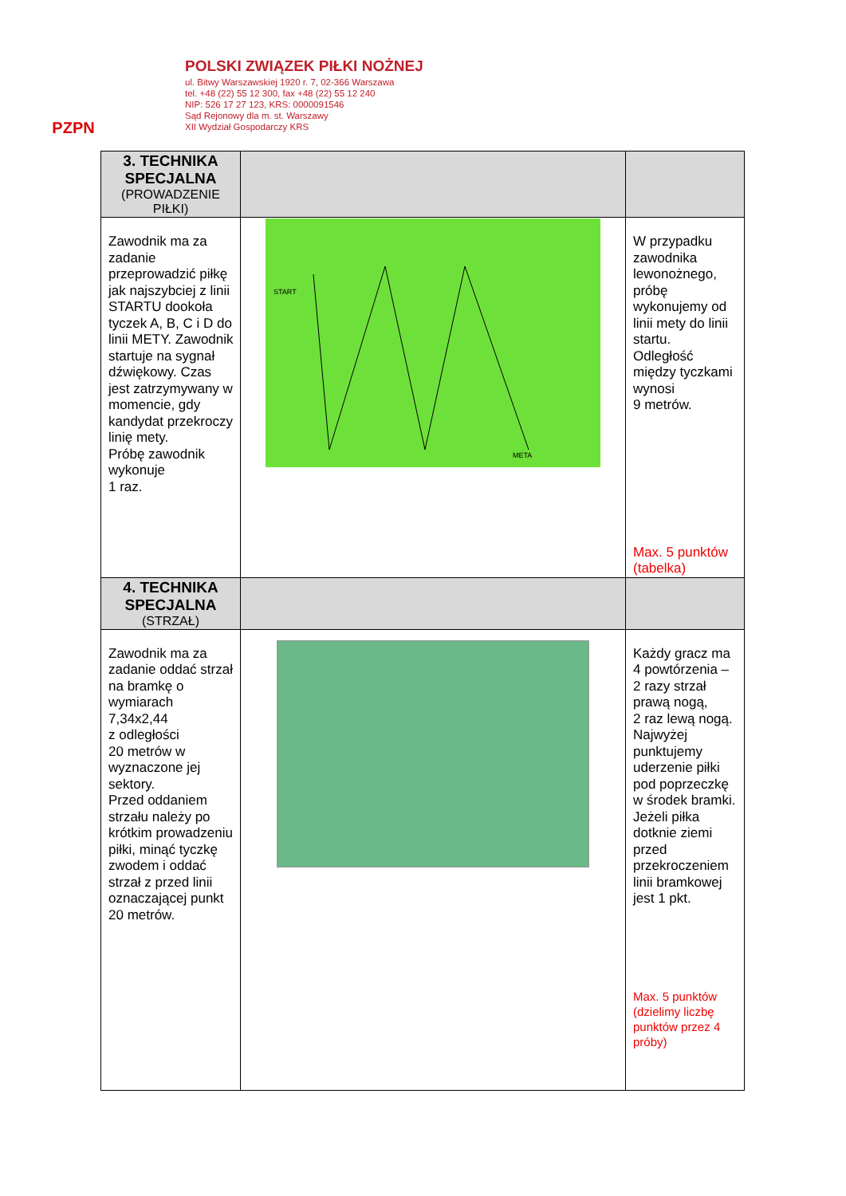PZPN
POLSKI ZWIĄZEK PIŁKI NOŻNEJ
ul. Bitwy Warszawskiej 1920 r. 7, 02-366 Warszawa
tel. +48 (22) 55 12 300, fax +48 (22) 55 12 240
NIP: 526 17 27 123, KRS: 0000091546
Sąd Rejonowy dla m. st. Warszawy
XII Wydział Gospodarczy KRS
| 3. TECHNIKA SPECJALNA (PROWADZENIE PIŁKI) | | |
| Zawodnik ma za zadanie przeprowadzić piłkę jak najszybciej z linii STARTU dookoła tyczek A, B, C i D do linii METY. Zawodnik startuje na sygnał dźwiękowy. Czas jest zatrzymywany w momencie, gdy kandydat przekroczy linię mety. Próbę zawodnik wykonuje 1 raz. | START META | W przypadku zawodnika lewonożnego, próbę wykonujemy od linii mety do linii startu. Odległość między tyczkami wynosi 9 metrów. Max. 5 punktów (tabelka) |
| 4. TECHNIKA SPECJALNA (STRZAŁ) | | |
| Zawodnik ma za zadanie oddać strzał na bramkę o wymiarach 7,34x2,44 z odległości 20 metrów w wyznaczone jej sektory. Przed oddaniem strzału należy po krótkim prowadzeniu piłki, minąć tyczkę zwodem i oddać strzał z przed linii oznaczającej punkt 20 metrów. | | Każdy gracz ma 4 powtórzenia – 2 razy strzał prawą nogą, 2 raz lewą nogą. Najwyżej punktujemy uderzenie piłki pod poprzeczkę w środek bramki. Jeżeli piłka dotknie ziemi przed przekroczeniem linii bramkowej jest 1 pkt. Max. 5 punktów (dzielimy liczbę punktów przez 4 próby) |